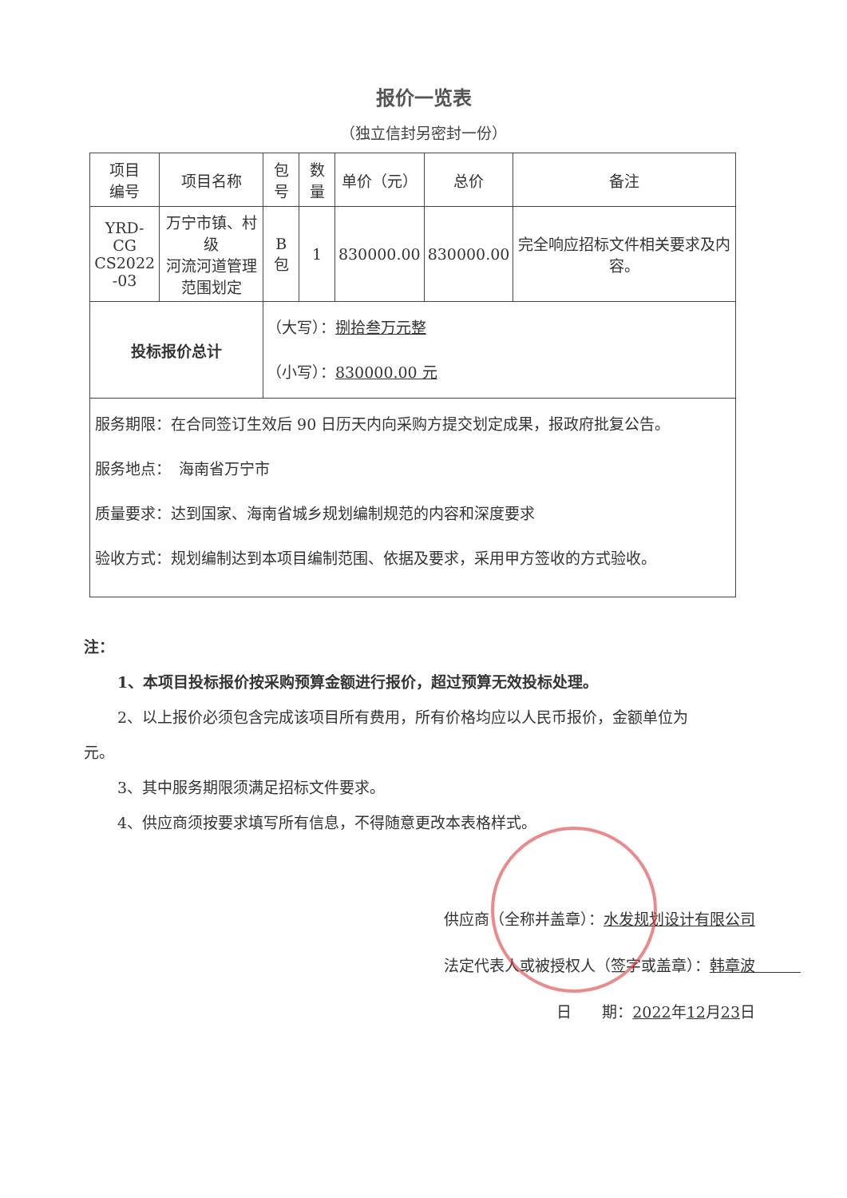报价一览表
（独立信封另密封一份）
| 项目 编号 | 项目名称 | 包号 | 数量 | 单价（元） | 总价 | 备注 |
| --- | --- | --- | --- | --- | --- | --- |
| YRD-CG CS2022 -03 | 万宁市镇、村级 河流河道管理 范围划定 | B 包 | 1 | 830000.00 | 830000.00 | 完全响应招标文件相关要求及内容。 |
| 投标报价总计 | | （大写）： 捌拾叁万元整 （小写）： 830000.00 元 | | | | |
| 服务期限：在合同签订生效后 90 日历天内向采购方提交划定成果，报政府批复公告。 服务地点： 海南省万宁市 质量要求：达到国家、海南省城乡规划编制规范的内容和深度要求 验收方式：规划编制达到本项目编制范围、依据及要求，采用甲方签收的方式验收。 | | | | | | |
注：
1、本项目投标报价按采购预算金额进行报价，超过预算无效投标处理。
2、以上报价必须包含完成该项目所有费用，所有价格均应以人民币报价，金额单位为
元。
3、其中服务期限须满足招标文件要求。
4、供应商须按要求填写所有信息，不得随意更改本表格样式。
供应商（全称并盖章）：水发规划设计有限公司
法定代表人或被授权人（签字或盖章）：韩章波　　　
日　　期：2022年12月23日